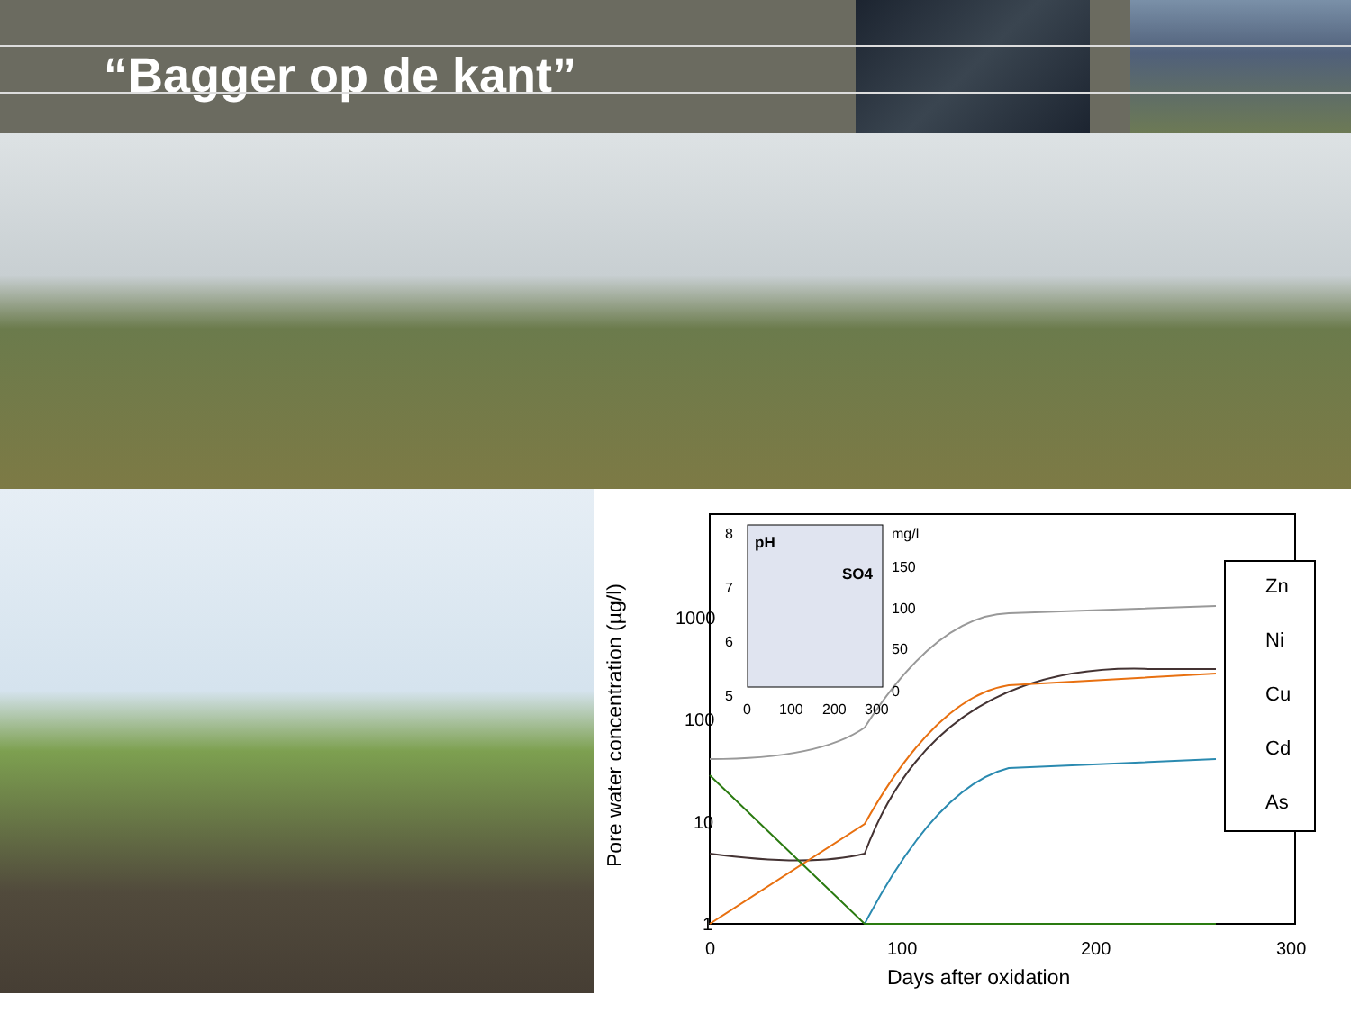“Bagger op de kant”
1000
100
10
1
0
100
200
300
Days after oxidation
Pore water concentration (µg/l)
8
7
6
5
pH
SO4
mg/l
150
100
50
0
0
100
200
300
Zn
Ni
Cu
Cd
As